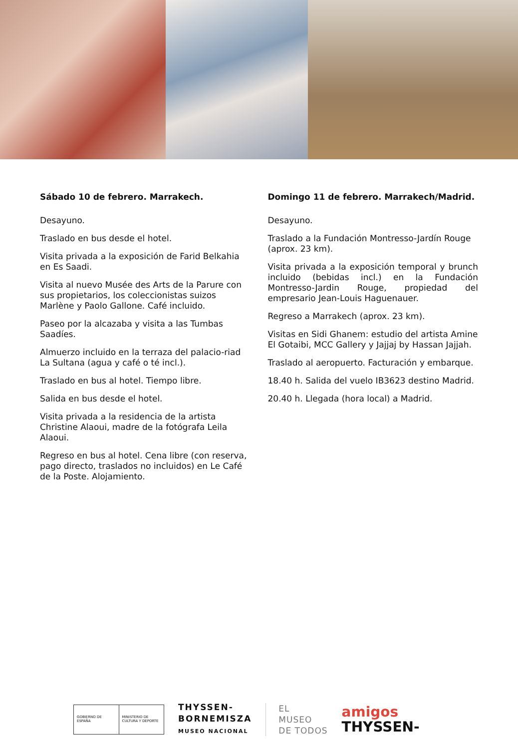Sábado 10 de febrero. Marrakech.
Desayuno.
Traslado en bus desde el hotel.
Visita privada a la exposición de Farid Belkahia en Es Saadi.
Visita al nuevo Musée des Arts de la Parure con sus propietarios, los coleccionistas suizos Marlène y Paolo Gallone. Café incluido.
Paseo por la alcazaba y visita a las Tumbas Saadíes.
Almuerzo incluido en la terraza del palacio-riad La Sultana (agua y café o té incl.).
Traslado en bus al hotel. Tiempo libre.
Salida en bus desde el hotel.
Visita privada a la residencia de la artista Christine Alaoui, madre de la fotógrafa Leila Alaoui.
Regreso en bus al hotel. Cena libre (con reserva, pago directo, traslados no incluidos) en Le Café de la Poste. Alojamiento.
Domingo 11 de febrero. Marrakech/Madrid.
Desayuno.
Traslado a la Fundación Montresso-Jardín Rouge (aprox. 23 km).
Visita privada a la exposición temporal y brunch incluido (bebidas incl.) en la Fundación Montresso-Jardin Rouge, propiedad del empresario Jean-Louis Haguenauer.
Regreso a Marrakech (aprox. 23 km).
Visitas en Sidi Ghanem: estudio del artista Amine El Gotaibi, MCC Gallery y Jajjaj by Hassan Jajjah.
Traslado al aeropuerto. Facturación y embarque.
18.40 h. Salida del vuelo IB3623 destino Madrid.
20.40 h. Llegada (hora local) a Madrid.
GOBIERNO DE ESPAÑA MINISTERIO DE CULTURA Y DEPORTE
THYSSEN-
BORNEMISZA
MUSEO NACIONAL
EL
MUSEO
DE TODOS
amigos
THYSSEN-